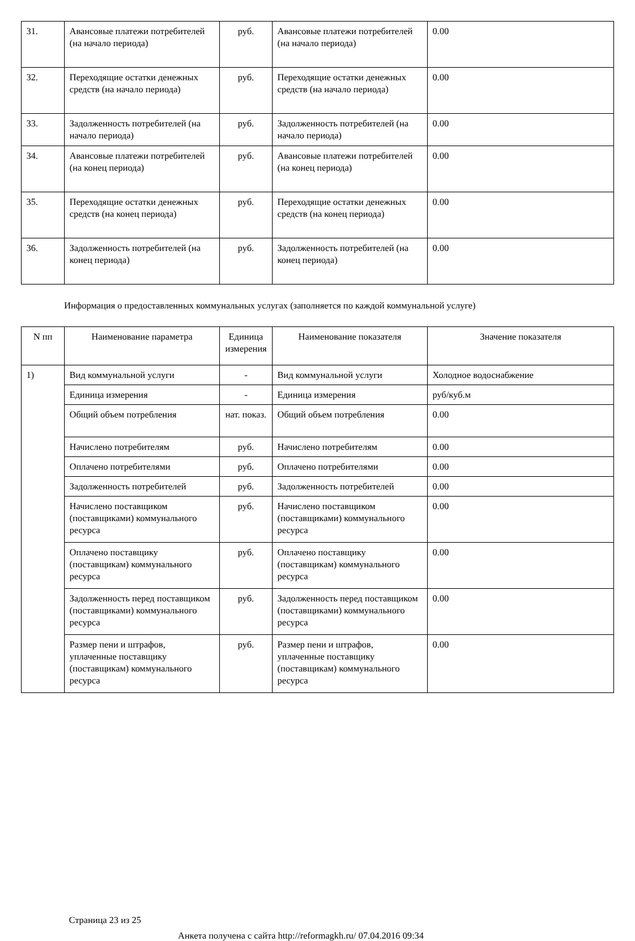| 31. | Авансовые платежи потребителей (на начало периода) | руб. | Авансовые платежи потребителей (на начало периода) | 0.00 |
| 32. | Переходящие остатки денежных средств (на начало периода) | руб. | Переходящие остатки денежных средств (на начало периода) | 0.00 |
| 33. | Задолженность потребителей (на начало периода) | руб. | Задолженность потребителей (на начало периода) | 0.00 |
| 34. | Авансовые платежи потребителей (на конец периода) | руб. | Авансовые платежи потребителей (на конец периода) | 0.00 |
| 35. | Переходящие остатки денежных средств (на конец периода) | руб. | Переходящие остатки денежных средств (на конец периода) | 0.00 |
| 36. | Задолженность потребителей (на конец периода) | руб. | Задолженность потребителей (на конец периода) | 0.00 |
Информация о предоставленных коммунальных услугах (заполняется по каждой коммунальной услуге)
| N пп | Наименование параметра | Единица измерения | Наименование показателя | Значение показателя |
| --- | --- | --- | --- | --- |
| 1) | Вид коммунальной услуги | - | Вид коммунальной услуги | Холодное водоснабжение |
| | Единица измерения | - | Единица измерения | руб/куб.м |
| | Общий объем потребления | нат. показ. | Общий объем потребления | 0.00 |
| | Начислено потребителям | руб. | Начислено потребителям | 0.00 |
| | Оплачено потребителями | руб. | Оплачено потребителями | 0.00 |
| | Задолженность потребителей | руб. | Задолженность потребителей | 0.00 |
| | Начислено поставщиком (поставщиками) коммунального ресурса | руб. | Начислено поставщиком (поставщиками) коммунального ресурса | 0.00 |
| | Оплачено поставщику (поставщикам) коммунального ресурса | руб. | Оплачено поставщику (поставщикам) коммунального ресурса | 0.00 |
| | Задолженность перед поставщиком (поставщиками) коммунального ресурса | руб. | Задолженность перед поставщиком (поставщиками) коммунального ресурса | 0.00 |
| | Размер пени и штрафов, уплаченные поставщику (поставщикам) коммунального ресурса | руб. | Размер пени и штрафов, уплаченные поставщику (поставщикам) коммунального ресурса | 0.00 |
Страница 23 из 25
Анкета получена с сайта http://reformagkh.ru/ 07.04.2016 09:34